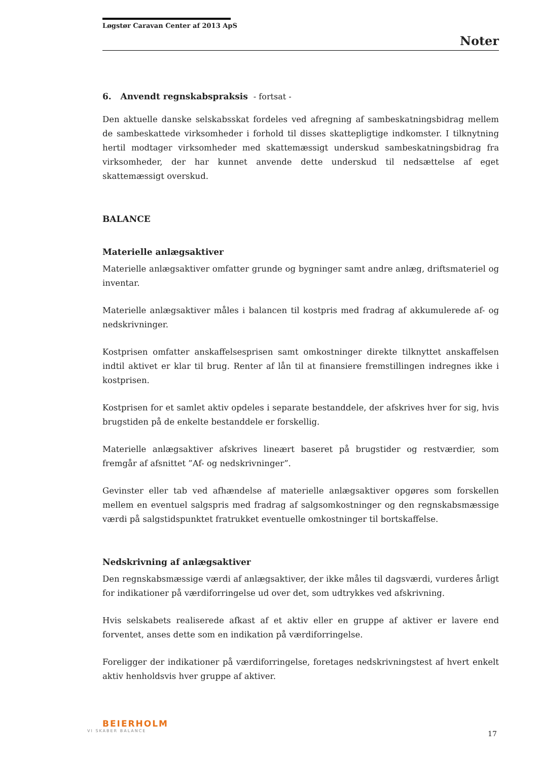Løgstør Caravan Center af 2013 ApS
Noter
6. Anvendt regnskabspraksis - fortsat -
Den aktuelle danske selskabsskat fordeles ved afregning af sambeskatningsbidrag mellem de sambeskattede virksomheder i forhold til disses skattepligtige indkomster. I tilknytning hertil modtager virksomheder med skattemæssigt underskud sambeskatningsbidrag fra virksomheder, der har kunnet anvende dette underskud til nedsættelse af eget skattemæssigt overskud.
BALANCE
Materielle anlægsaktiver
Materielle anlægsaktiver omfatter grunde og bygninger samt andre anlæg, driftsmateriel og inventar.
Materielle anlægsaktiver måles i balancen til kostpris med fradrag af akkumulerede af- og nedskrivninger.
Kostprisen omfatter anskaffelsesprisen samt omkostninger direkte tilknyttet anskaffelsen indtil aktivet er klar til brug. Renter af lån til at finansiere fremstillingen indregnes ikke i kostprisen.
Kostprisen for et samlet aktiv opdeles i separate bestanddele, der afskrives hver for sig, hvis brugstiden på de enkelte bestanddele er forskellig.
Materielle anlægsaktiver afskrives lineært baseret på brugstider og restværdier, som fremgår af afsnittet ”Af- og nedskrivninger”.
Gevinster eller tab ved afhændelse af materielle anlægsaktiver opgøres som forskellen mellem en eventuel salgspris med fradrag af salgsomkostninger og den regnskabsmæssige værdi på salgstidspunktet fratrukket eventuelle omkostninger til bortskaffelse.
Nedskrivning af anlægsaktiver
Den regnskabsmæssige værdi af anlægsaktiver, der ikke måles til dagsværdi, vurderes årligt for indikationer på værdiforringelse ud over det, som udtrykkes ved afskrivning.
Hvis selskabets realiserede afkast af et aktiv eller en gruppe af aktiver er lavere end forventet, anses dette som en indikation på værdiforringelse.
Foreligger der indikationer på værdiforringelse, foretages nedskrivningstest af hvert enkelt aktiv henholdsvis hver gruppe af aktiver.
BEIERHOLM
VI SKABER BALANCE
17